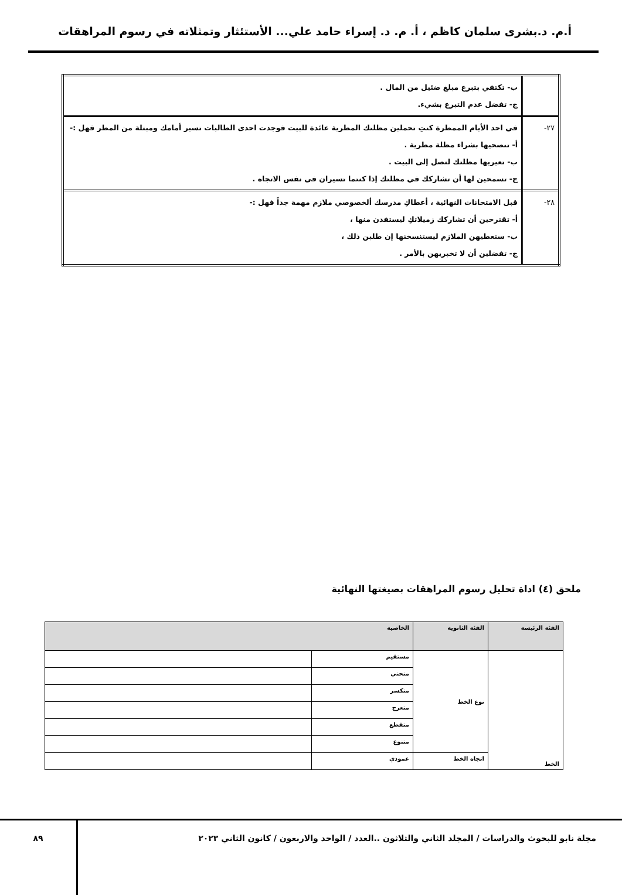أ.م. د.بشرى سلمان كاظم ، أ. م. د. إسراء حامد علي... الأستئثار وتمثلاته في رسوم المراهقات
| | ب- تكتفي بتبرع مبلغ ضئيل من المال . ج- تفضل عدم التبرع بشيء. |
| ٢٧- | في احد الأيام الممطرة كنتِ تحملين مظلتك المطرية عائدة للبيت فوجدت احدى الطالبات تسير أمامك ومبتلة من المطر فهل :- أ- تنصحيها بشراء مظلة مطرية . ب- تعيريها مظلتك لتصل إلى البيت . ج- تسمحين لها أن تشاركك في مظلتك إذا كنتما تسيران في نفس الاتجاه . |
| ٢٨- | قبل الامتحانات النهائية ، أعطاكِ مدرسك ألخصوصي ملازم مهمة جداً فهل :- أ- تقترحين أن تشاركك زميلاتكِ ليستفدن منها ، ب- ستعطيهن الملازم ليستنسخنها إن طلبن ذلك ، ج- تفضلين أن لا تخبريهن بالأمر . |
ملحق (٤) اداة تحليل رسوم المراهقات بصيغتها النهائية
| الفئة الرئيسة | الفئة الثانوية | الخاصية | |
| --- | --- | --- | --- |
| الخط | نوع الخط | مستقيم | |
| | | منحني | |
| | | منكسر | |
| | | متعرج | |
| | | متقطع | |
| | | متنوع | |
| | اتجاه الخط | عمودي | |
مجلة نابو للبحوث والدراسات / المجلد الثاني والثلاثون ..العدد / الواحد والاربعون / كانون الثاني ٢٠٢٣
٨٩